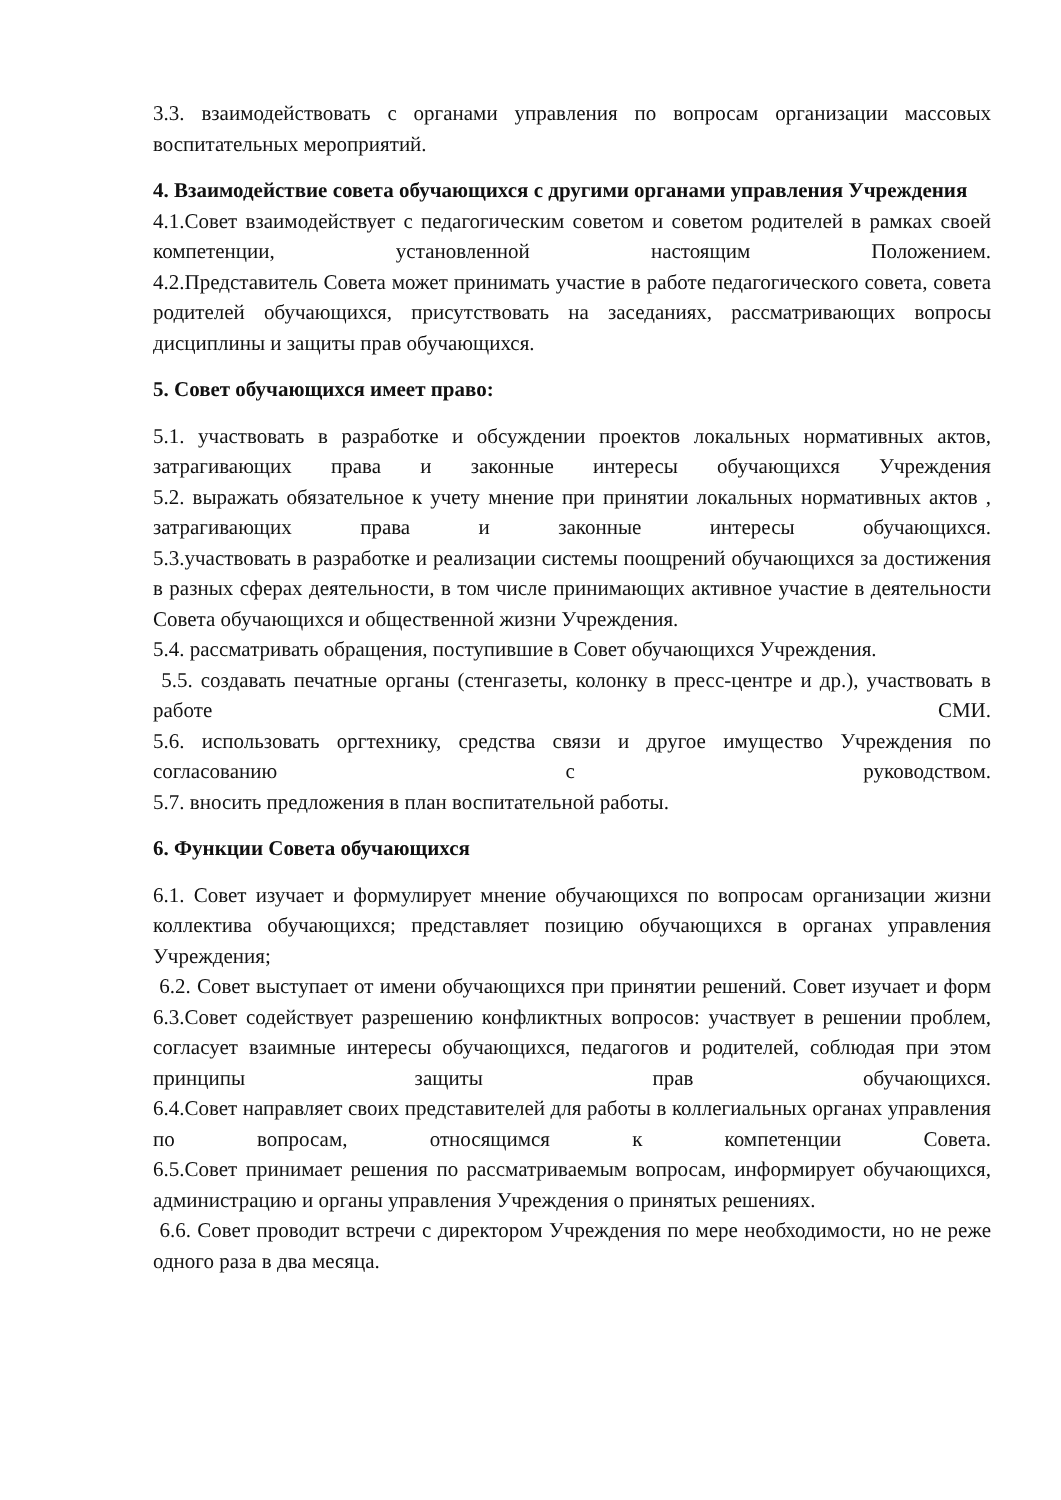3.3. взаимодействовать с органами управления по вопросам организации массовых воспитательных мероприятий.
4. Взаимодействие совета обучающихся с другими органами управления Учреждения
4.1.Совет взаимодействует с педагогическим советом и советом родителей в рамках своей компетенции, установленной настоящим Положением.
4.2.Представитель Совета может принимать участие в работе педагогического совета, совета родителей обучающихся, присутствовать на заседаниях, рассматривающих вопросы дисциплины и защиты прав обучающихся.
5. Совет обучающихся имеет право:
5.1. участвовать в разработке и обсуждении проектов локальных нормативных актов, затрагивающих права и законные интересы обучающихся Учреждения
5.2. выражать обязательное к учету мнение при принятии локальных нормативных актов , затрагивающих права и законные интересы обучающихся.
5.3.участвовать в разработке и реализации системы поощрений обучающихся за достижения в разных сферах деятельности, в том числе принимающих активное участие в деятельности Совета обучающихся и общественной жизни Учреждения.
5.4. рассматривать обращения, поступившие в Совет обучающихся Учреждения.
5.5. создавать печатные органы (стенгазеты, колонку в пресс-центре и др.), участвовать в работе СМИ.
5.6. использовать оргтехнику, средства связи и другое имущество Учреждения по согласованию с руководством.
5.7. вносить предложения в план воспитательной работы.
6. Функции Совета обучающихся
6.1. Совет изучает и формулирует мнение обучающихся по вопросам организации жизни коллектива обучающихся; представляет позицию обучающихся в органах управления Учреждения;
6.2. Совет выступает от имени обучающихся при принятии решений. Совет изучает и форм
6.3.Совет содействует разрешению конфликтных вопросов: участвует в решении проблем, согласует взаимные интересы обучающихся, педагогов и родителей, соблюдая при этом принципы защиты прав обучающихся.
6.4.Совет направляет своих представителей для работы в коллегиальных органах управления по вопросам, относящимся к компетенции Совета.
6.5.Совет принимает решения по рассматриваемым вопросам, информирует обучающихся, администрацию и органы управления Учреждения о принятых решениях.
6.6. Совет проводит встречи с директором Учреждения по мере необходимости, но не реже одного раза в два месяца.